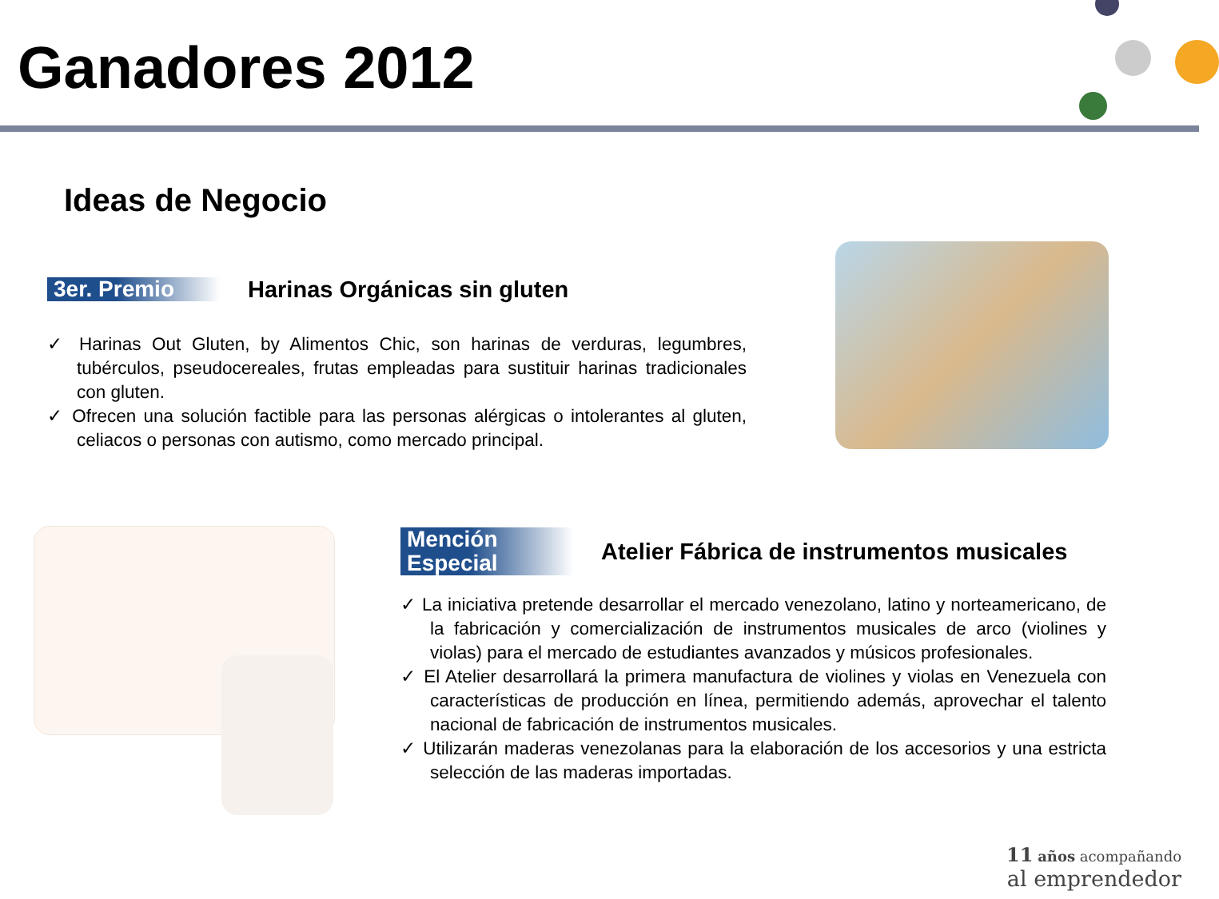Ganadores 2012
Ideas de Negocio
3er. Premio Harinas Orgánicas sin gluten
✓ Harinas Out Gluten, by Alimentos Chic, son harinas de verduras, legumbres, tubérculos, pseudocereales, frutas empleadas para sustituir harinas tradicionales con gluten.
✓ Ofrecen una solución factible para las personas alérgicas o intolerantes al gluten, celiacos o personas con autismo, como mercado principal.
Mención Especial Atelier Fábrica de instrumentos musicales
✓ La iniciativa pretende desarrollar el mercado venezolano, latino y norteamericano, de la fabricación y comercialización de instrumentos musicales de arco (violines y violas) para el mercado de estudiantes avanzados y músicos profesionales.
✓ El Atelier desarrollará la primera manufactura de violines y violas en Venezuela con características de producción en línea, permitiendo además, aprovechar el talento nacional de fabricación de instrumentos musicales.
✓ Utilizarán maderas venezolanas para la elaboración de los accesorios y una estricta selección de las maderas importadas.
11 años acompañando
al emprendedor